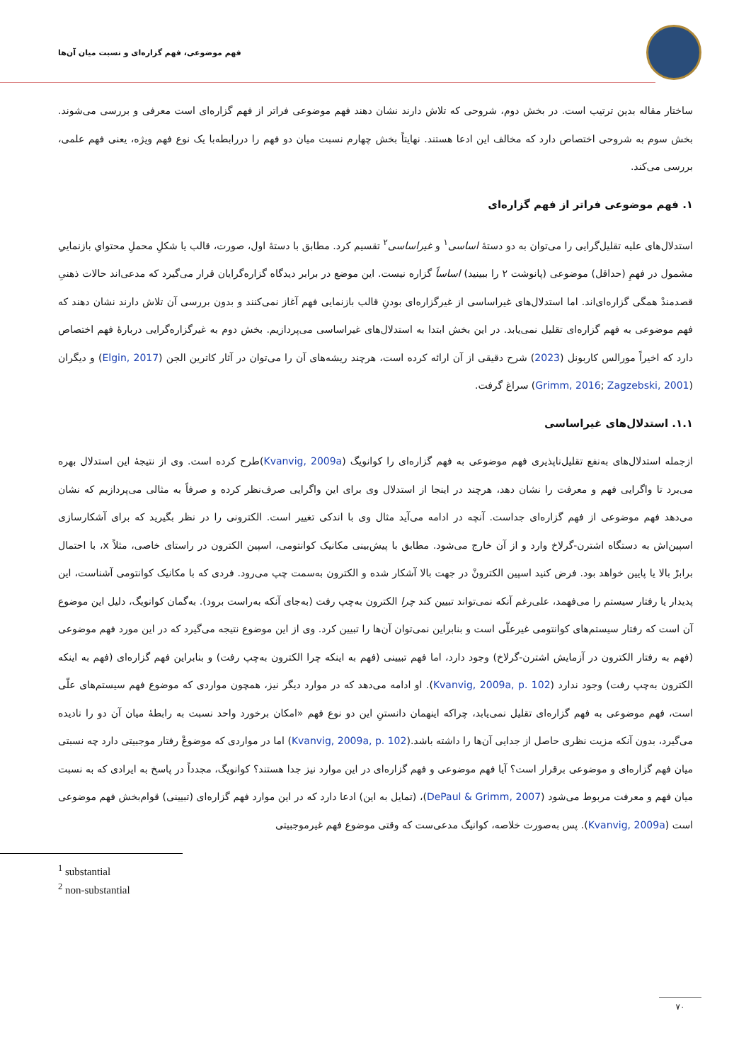فهم موضوعی، فهم گزاره‌ای و نسبت میان آن‌ها
ساختار مقاله بدین ترتیب است. در بخش دوم، شروحی که تلاش دارند نشان دهند فهم موضوعی فراتر از فهم گزاره‌ای است معرفی و بررسی می‌شوند. بخش سوم به شروحی اختصاص دارد که مخالف این ادعا هستند. نهایتاً بخش چهارم نسبت میان دو فهم را دررابطه‌با یک نوع فهم ویژه، یعنی فهم علمی، بررسی می‌کند.
۱. فهم موضوعی فراتر از فهم گزاره‌ای
استدلال‌های علیه تقلیل‌گرایی را می‌توان به دو دستهٔ اساسی<sup>۱</sup> و غیراساسی<sup>۲</sup> تقسیم کرد. مطابق با دستهٔ اول، صورت، قالب یا شکلِ محملِ محتوایِ بازنماییِ مشمول در فهمِ (حداقل) موضوعی (پانوشت ۲ را ببینید) اساساً گزاره نیست. این موضع در برابر دیدگاه گزاره‌گرایان قرار می‌گیرد که مدعی‌اند حالات ذهنیِ قصدمندْ همگی گزاره‌ای‌اند. اما استدلال‌های غیراساسی از غیرگزاره‌ای بودنِ قالب بازنمایی فهم آغاز نمی‌کنند و بدون بررسی آن تلاش دارند نشان دهند که فهم موضوعی به فهم گزاره‌ای تقلیل نمی‌یابد. در این بخش ابتدا به استدلال‌های غیراساسی می‌پردازیم. بخش دوم به غیرگزاره‌گرایی دربارهٔ فهم اختصاص دارد که اخیراً مورالس کاربونل (2023) شرح دقیقی از آن ارائه کرده است، هرچند ریشه‌های آن را می‌توان در آثار کاترین الجن (Elgin, 2017) و دیگران (Grimm, 2016; Zagzebski, 2001) سراغ گرفت.
۱.۱. استدلال‌های غیراساسی
ازجمله استدلال‌های به‌نفع تقلیل‌ناپذیری فهم موضوعی به فهم گزاره‌ای را کوانویگ (Kvanvig, 2009a)طرح کرده است. وی از نتیجهٔ این استدلال بهره می‌برد تا واگرایی فهم و معرفت را نشان دهد، هرچند در اینجا از استدلال وی برای این واگرایی صرف‌نظر کرده و صرفاً به مثالی می‌پردازیم که نشان می‌دهد فهم موضوعی از فهم گزاره‌ای جداست. آنچه در ادامه می‌آید مثال وی با اندکی تغییر است. الکترونی را در نظر بگیرید که برای آشکارسازی اسپین‌اش به دستگاه اشترن-گرلاخ وارد و از آن خارج می‌شود. مطابق با پیش‌بینی مکانیک کوانتومی، اسپین الکترون در راستای خاصی، مثلاً x، با احتمال برابرْ بالا یا پایین خواهد بود. فرض کنید اسپین الکترونْ در جهت بالا آشکار شده و الکترون به‌سمت چپ می‌رود. فردی که با مکانیک کوانتومی آشناست، این پدیدار یا رفتار سیستم را می‌فهمد، علی‌رغم آنکه نمی‌تواند تبیین کند چرا الکترون به‌چپ رفت (به‌جای آنکه به‌راست برود). به‌گمان کوانویگ، دلیل این موضوع آن است که رفتار سیستم‌های کوانتومی غیرعلّی است و بنابراین نمی‌توان آن‌ها را تبیین کرد. وی از این موضوع نتیجه می‌گیرد که در این مورد فهم موضوعی (فهم به رفتار الکترون در آزمایش اشترن-گرلاخ) وجود دارد، اما فهم تبیینی (فهم به اینکه چرا الکترون به‌چپ رفت) و بنابراین فهم گزاره‌ای (فهم به اینکه الکترون به‌چپ رفت) وجود ندارد (Kvanvig, 2009a, p. 102). او ادامه می‌دهد که در موارد دیگر نیز، همچون مواردی که موضوع فهم سیستم‌های علّی است، فهم موضوعی به فهم گزاره‌ای تقلیل نمی‌یابد، چراکه اینهمان دانستنِ این دو نوع فهم «امکان برخورد واحد نسبت به رابطهٔ میان آن دو را نادیده می‌گیرد، بدون آنکه مزیت نظری حاصل از جدایی آن‌ها را داشته باشد.(Kvanvig, 2009a, p. 102) اما در مواردی که موضوعْ رفتار موجبیتی دارد چه نسبتی میان فهم گزاره‌ای و موضوعی برقرار است؟ آیا فهم موضوعی و فهم گزاره‌ای در این موارد نیز جدا هستند؟ کوانویگ، مجدداً در پاسخ به ایرادی که به نسبت میان فهم و معرفت مربوط می‌شود (DePaul & Grimm, 2007)، (تمایل به این) ادعا دارد که در این موارد فهم گزاره‌ای (تبیینی) قوام‌بخش فهم موضوعی است (Kvanvig, 2009a). پس به‌صورت خلاصه، کوانیگ مدعی‌ست که وقتی موضوع فهم غیرموجبیتی
<sup>1</sup> substantial
<sup>2</sup> non-substantial
۷۰